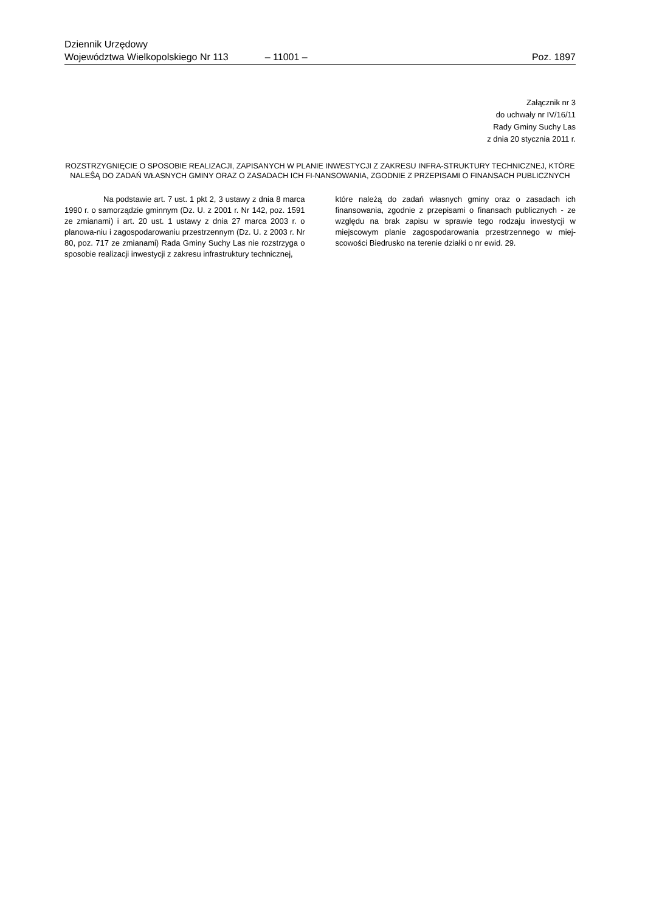Dziennik Urzędowy
Województwa Wielkopolskiego Nr 113 – 11001 – Poz. 1897
Załącznik nr 3
do uchwały nr IV/16/11
Rady Gminy Suchy Las
z dnia 20 stycznia 2011 r.
ROZSTRZYGNIĘCIE O SPOSOBIE REALIZACJI, ZAPISANYCH W PLANIE INWESTYCJI Z ZAKRESU INFRA-STRUKTURY TECHNICZNEJ, KTÓRE NALEŜĄ DO ZADAŃ WŁASNYCH GMINY ORAZ O ZASADACH ICH FI-NANSOWANIA, ZGODNIE Z PRZEPISAMI O FINANSACH PUBLICZNYCH
Na podstawie art. 7 ust. 1 pkt 2, 3 ustawy z dnia 8 marca 1990 r. o samorządzie gminnym (Dz. U. z 2001 r. Nr 142, poz. 1591 ze zmianami) i art. 20 ust. 1 ustawy z dnia 27 marca 2003 r. o planowa-niu i zagospodarowaniu przestrzennym (Dz. U. z 2003 r. Nr 80, poz. 717 ze zmianami) Rada Gminy Suchy Las nie rozstrzyga o sposobie realizacji inwestycji z zakresu infrastruktury technicznej,
które należą do zadań własnych gminy oraz o zasadach ich finansowania, zgodnie z przepisami o finansach publicznych - ze względu na brak zapisu w sprawie tego rodzaju inwestycji w miejscowym planie zagospodarowania przestrzennego w miej-scowości Biedrusko na terenie działki o nr ewid. 29.